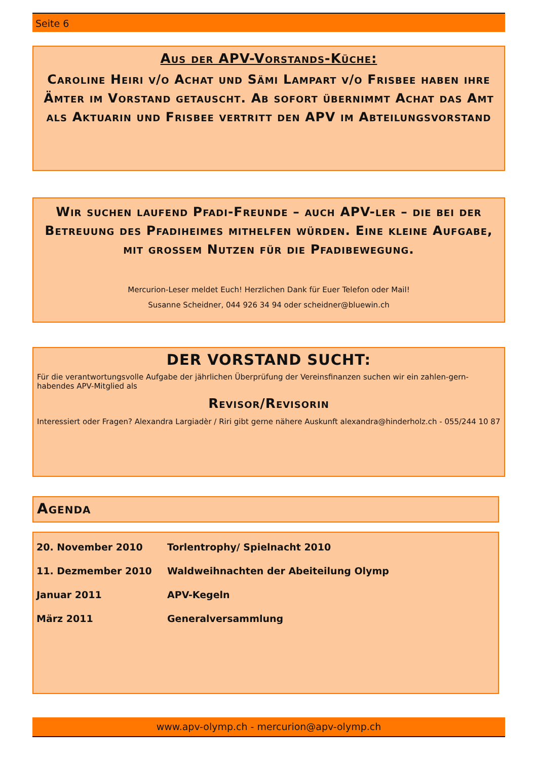Seite 6
Aus der APV-Vorstands-Küche:
Caroline Heiri v/o Achat und Sämi Lampart v/o Frisbee haben ihre Ämter im Vorstand getauscht. Ab sofort übernimmt Achat das Amt als Aktuarin und Frisbee vertritt den APV im Abteilungsvorstand
Wir suchen laufend Pfadi-Freunde – auch APV-ler – die bei der Betreuung des Pfadiheimes mithelfen würden. Eine kleine Aufgabe, mit grossem Nutzen für die Pfadibewegung.
Mercurion-Leser meldet Euch! Herzlichen Dank für Euer Telefon oder Mail!
Susanne Scheidner, 044 926 34 94 oder scheidner@bluewin.ch
DER VORSTAND SUCHT:
Für die verantwortungsvolle Aufgabe der jährlichen Überprüfung der Vereinsfinanzen suchen wir ein zahlen-gern-habendes APV-Mitglied als
Revisor/Revisorin
Interessiert oder Fragen? Alexandra Largiadèr / Riri gibt gerne nähere Auskunft alexandra@hinderholz.ch - 055/244 10 87
Agenda
| 20. November 2010 | Torlentrophy/ Spielnacht 2010 |
| 11. Dezmember 2010 | Waldweihnachten der Abeiteilung Olymp |
| Januar 2011 | APV-Kegeln |
| März 2011 | Generalversammlung |
www.apv-olymp.ch - mercurion@apv-olymp.ch